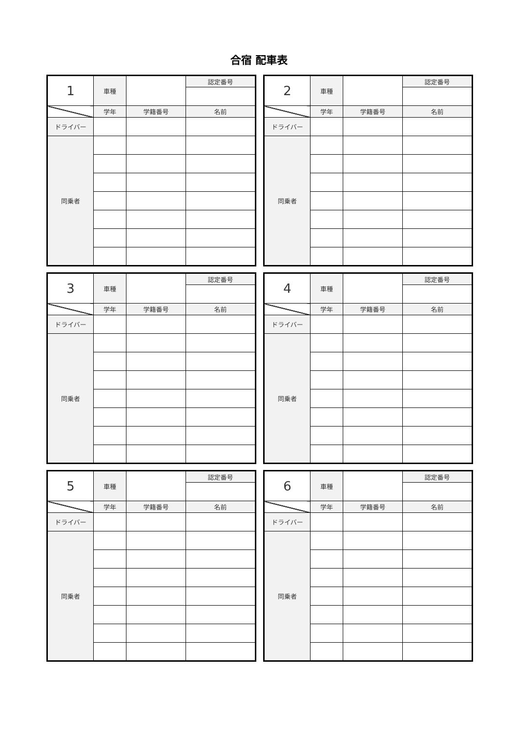合宿 配車表
| 1 | 車種 | | 認定番号 |
| | 学年 | 学籍番号 | 名前 |
| ドライバー | | | |
| 同乗者 | | | |
| 2 | 車種 | | 認定番号 |
| | 学年 | 学籍番号 | 名前 |
| ドライバー | | | |
| 同乗者 | | | |
| 3 | 車種 | | 認定番号 |
| | 学年 | 学籍番号 | 名前 |
| ドライバー | | | |
| 同乗者 | | | |
| 4 | 車種 | | 認定番号 |
| | 学年 | 学籍番号 | 名前 |
| ドライバー | | | |
| 同乗者 | | | |
| 5 | 車種 | | 認定番号 |
| | 学年 | 学籍番号 | 名前 |
| ドライバー | | | |
| 同乗者 | | | |
| 6 | 車種 | | 認定番号 |
| | 学年 | 学籍番号 | 名前 |
| ドライバー | | | |
| 同乗者 | | | |